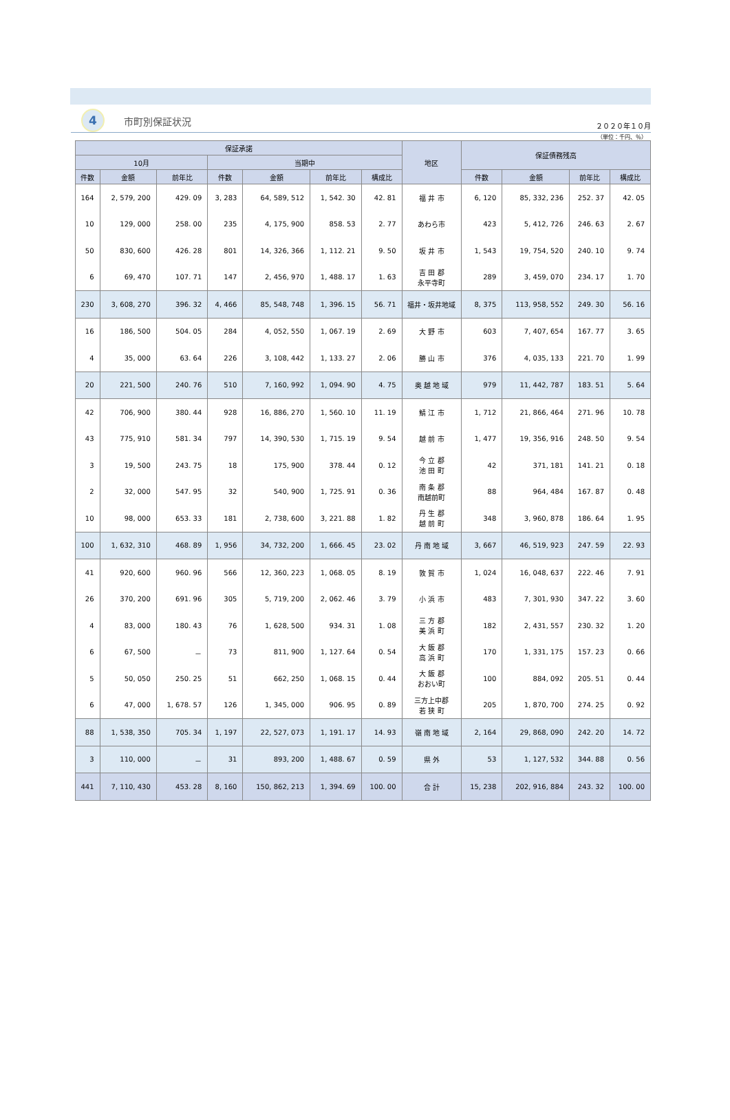4
市町別保証状況
２０２０年１０月
（単位：千円、％）
| 保証承諾 | | | | | | | 地区 | 保証債務残高 | | | |
| --- | --- | --- | --- | --- | --- | --- | --- | --- | --- | --- | --- |
| 10月 | | | 当期中 | | | | | | | | |
| 件数 | 金額 | 前年比 | 件数 | 金額 | 前年比 | 構成比 | | 件数 | 金額 | 前年比 | 構成比 |
| 164 | 2, 579, 200 | 429. 09 | 3, 283 | 64, 589, 512 | 1, 542. 30 | 42. 81 | 福 井 市 | 6, 120 | 85, 332, 236 | 252. 37 | 42. 05 |
| 10 | 129, 000 | 258. 00 | 235 | 4, 175, 900 | 858. 53 | 2. 77 | あわら市 | 423 | 5, 412, 726 | 246. 63 | 2. 67 |
| 50 | 830, 600 | 426. 28 | 801 | 14, 326, 366 | 1, 112. 21 | 9. 50 | 坂 井 市 | 1, 543 | 19, 754, 520 | 240. 10 | 9. 74 |
| 6 | 69, 470 | 107. 71 | 147 | 2, 456, 970 | 1, 488. 17 | 1. 63 | 吉 田 郡 永平寺町 | 289 | 3, 459, 070 | 234. 17 | 1. 70 |
| 230 | 3, 608, 270 | 396. 32 | 4, 466 | 85, 548, 748 | 1, 396. 15 | 56. 71 | 福井・坂井地域 | 8, 375 | 113, 958, 552 | 249. 30 | 56. 16 |
| 16 | 186, 500 | 504. 05 | 284 | 4, 052, 550 | 1, 067. 19 | 2. 69 | 大 野 市 | 603 | 7, 407, 654 | 167. 77 | 3. 65 |
| 4 | 35, 000 | 63. 64 | 226 | 3, 108, 442 | 1, 133. 27 | 2. 06 | 勝 山 市 | 376 | 4, 035, 133 | 221. 70 | 1. 99 |
| 20 | 221, 500 | 240. 76 | 510 | 7, 160, 992 | 1, 094. 90 | 4. 75 | 奥 越 地 域 | 979 | 11, 442, 787 | 183. 51 | 5. 64 |
| 42 | 706, 900 | 380. 44 | 928 | 16, 886, 270 | 1, 560. 10 | 11. 19 | 鯖 江 市 | 1, 712 | 21, 866, 464 | 271. 96 | 10. 78 |
| 43 | 775, 910 | 581. 34 | 797 | 14, 390, 530 | 1, 715. 19 | 9. 54 | 越 前 市 | 1, 477 | 19, 356, 916 | 248. 50 | 9. 54 |
| 3 | 19, 500 | 243. 75 | 18 | 175, 900 | 378. 44 | 0. 12 | 今 立 郡 池 田 町 | 42 | 371, 181 | 141. 21 | 0. 18 |
| 2 | 32, 000 | 547. 95 | 32 | 540, 900 | 1, 725. 91 | 0. 36 | 南 条 郡 南越前町 | 88 | 964, 484 | 167. 87 | 0. 48 |
| 10 | 98, 000 | 653. 33 | 181 | 2, 738, 600 | 3, 221. 88 | 1. 82 | 丹 生 郡 越 前 町 | 348 | 3, 960, 878 | 186. 64 | 1. 95 |
| 100 | 1, 632, 310 | 468. 89 | 1, 956 | 34, 732, 200 | 1, 666. 45 | 23. 02 | 丹 南 地 域 | 3, 667 | 46, 519, 923 | 247. 59 | 22. 93 |
| 41 | 920, 600 | 960. 96 | 566 | 12, 360, 223 | 1, 068. 05 | 8. 19 | 敦 賀 市 | 1, 024 | 16, 048, 637 | 222. 46 | 7. 91 |
| 26 | 370, 200 | 691. 96 | 305 | 5, 719, 200 | 2, 062. 46 | 3. 79 | 小 浜 市 | 483 | 7, 301, 930 | 347. 22 | 3. 60 |
| 4 | 83, 000 | 180. 43 | 76 | 1, 628, 500 | 934. 31 | 1. 08 | 三 方 郡 美 浜 町 | 182 | 2, 431, 557 | 230. 32 | 1. 20 |
| 6 | 67, 500 | － | 73 | 811, 900 | 1, 127. 64 | 0. 54 | 大 飯 郡 高 浜 町 | 170 | 1, 331, 175 | 157. 23 | 0. 66 |
| 5 | 50, 050 | 250. 25 | 51 | 662, 250 | 1, 068. 15 | 0. 44 | 大 飯 郡 おおい町 | 100 | 884, 092 | 205. 51 | 0. 44 |
| 6 | 47, 000 | 1, 678. 57 | 126 | 1, 345, 000 | 906. 95 | 0. 89 | 三方上中郡 若 狭 町 | 205 | 1, 870, 700 | 274. 25 | 0. 92 |
| 88 | 1, 538, 350 | 705. 34 | 1, 197 | 22, 527, 073 | 1, 191. 17 | 14. 93 | 嶺 南 地 域 | 2, 164 | 29, 868, 090 | 242. 20 | 14. 72 |
| 3 | 110, 000 | － | 31 | 893, 200 | 1, 488. 67 | 0. 59 | 県 外 | 53 | 1, 127, 532 | 344. 88 | 0. 56 |
| 441 | 7, 110, 430 | 453. 28 | 8, 160 | 150, 862, 213 | 1, 394. 69 | 100. 00 | 合 計 | 15, 238 | 202, 916, 884 | 243. 32 | 100. 00 |